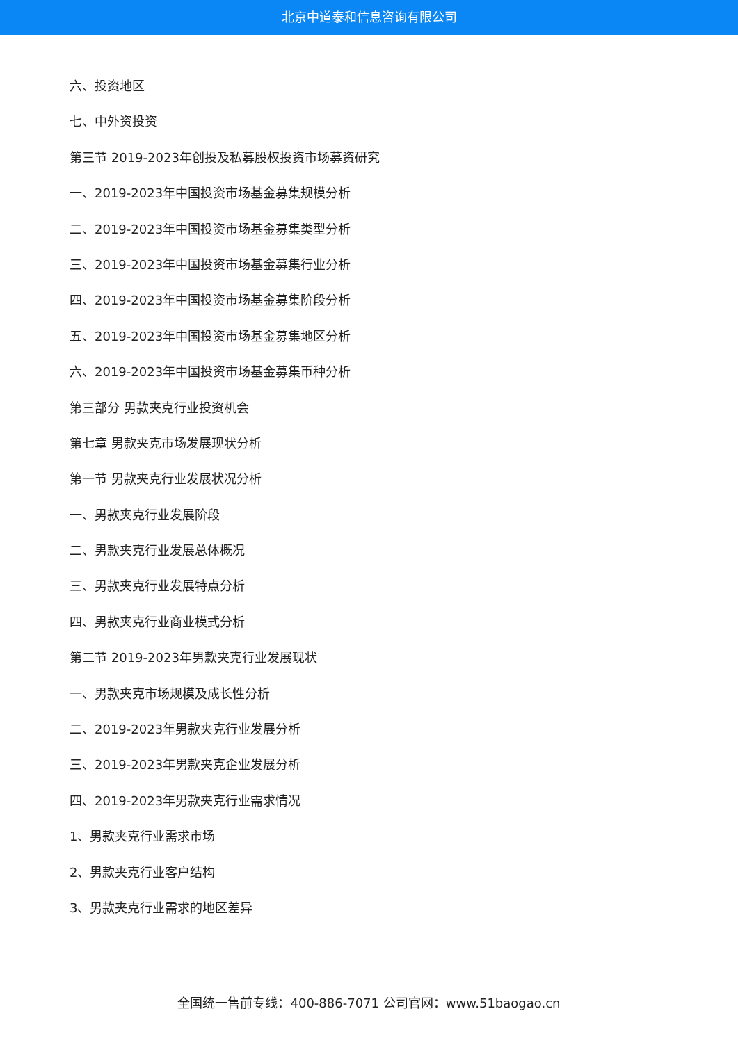北京中道泰和信息咨询有限公司
六、投资地区
七、中外资投资
第三节 2019-2023年创投及私募股权投资市场募资研究
一、2019-2023年中国投资市场基金募集规模分析
二、2019-2023年中国投资市场基金募集类型分析
三、2019-2023年中国投资市场基金募集行业分析
四、2019-2023年中国投资市场基金募集阶段分析
五、2019-2023年中国投资市场基金募集地区分析
六、2019-2023年中国投资市场基金募集币种分析
第三部分 男款夹克行业投资机会
第七章 男款夹克市场发展现状分析
第一节 男款夹克行业发展状况分析
一、男款夹克行业发展阶段
二、男款夹克行业发展总体概况
三、男款夹克行业发展特点分析
四、男款夹克行业商业模式分析
第二节 2019-2023年男款夹克行业发展现状
一、男款夹克市场规模及成长性分析
二、2019-2023年男款夹克行业发展分析
三、2019-2023年男款夹克企业发展分析
四、2019-2023年男款夹克行业需求情况
1、男款夹克行业需求市场
2、男款夹克行业客户结构
3、男款夹克行业需求的地区差异
全国统一售前专线：400-886-7071 公司官网：www.51baogao.cn